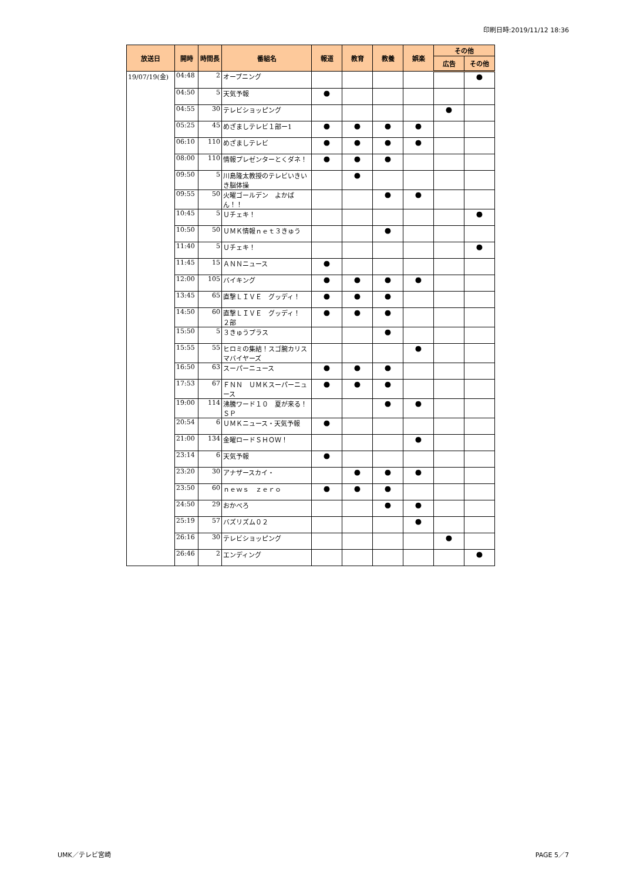印刷日時:2019/11/12 18:36
| 放送日 | 開時 | 時間長 | 番組名 | 報道 | 教育 | 教養 | 娯楽 | その他 | |
| --- | --- | --- | --- | --- | --- | --- | --- | --- | --- |
| | | | | | | | | 広告 | その他 |
| 19/07/19(金) | 04:48 | 2 | オープニング | | | | | | ● |
| | 04:50 | 5 | 天気予報 | ● | | | | | |
| | 04:55 | 30 | テレビショッピング | | | | | ● | |
| | 05:25 | 45 | めざましテレビ１部ー1 | ● | ● | ● | ● | | |
| | 06:10 | 110 | めざましテレビ | ● | ● | ● | ● | | |
| | 08:00 | 110 | 情報プレゼンターとくダネ！ | ● | ● | ● | | | |
| | 09:50 | 5 | 川島隆太教授のテレビいきいき脳体操 | | ● | | | | |
| | 09:55 | 50 | 火曜ゴールデン よかばん！！ | | | ● | ● | | |
| | 10:45 | 5 | Ｕチェキ！ | | | | | | ● |
| | 10:50 | 50 | ＵＭＫ情報ｎｅｔ３きゅう | | | ● | | | |
| | 11:40 | 5 | Ｕチェキ！ | | | | | | ● |
| | 11:45 | 15 | ＡＮＮニュース | ● | | | | | |
| | 12:00 | 105 | バイキング | ● | ● | ● | ● | | |
| | 13:45 | 65 | 直撃ＬＩＶＥ グッディ！ | ● | ● | ● | | | |
| | 14:50 | 60 | 直撃ＬＩＶＥ グッディ！ ２部 | ● | ● | ● | | | |
| | 15:50 | 5 | ３きゅうプラス | | | ● | | | |
| | 15:55 | 55 | ヒロミの集結！スゴ腕カリスマバイヤーズ | | | | ● | | |
| | 16:50 | 63 | スーパーニュース | ● | ● | ● | | | |
| | 17:53 | 67 | ＦＮＮ ＵＭＫスーパーニュース | ● | ● | ● | | | |
| | 19:00 | 114 | 沸騰ワード１０ 夏が来る！ＳＰ | | | ● | ● | | |
| | 20:54 | 6 | ＵＭＫニュース・天気予報 | ● | | | | | |
| | 21:00 | 134 | 金曜ロードＳＨＯＷ！ | | | | ● | | |
| | 23:14 | 6 | 天気予報 | ● | | | | | |
| | 23:20 | 30 | アナザースカイ・ | | ● | ● | ● | | |
| | 23:50 | 60 | ｎｅｗｓ ｚｅｒｏ | ● | ● | ● | | | |
| | 24:50 | 29 | おかべろ | | | ● | ● | | |
| | 25:19 | 57 | バズリズム０２ | | | | ● | | |
| | 26:16 | 30 | テレビショッピング | | | | | ● | |
| | 26:46 | 2 | エンディング | | | | | | ● |
UMK／テレビ宮崎 PAGE 5／7